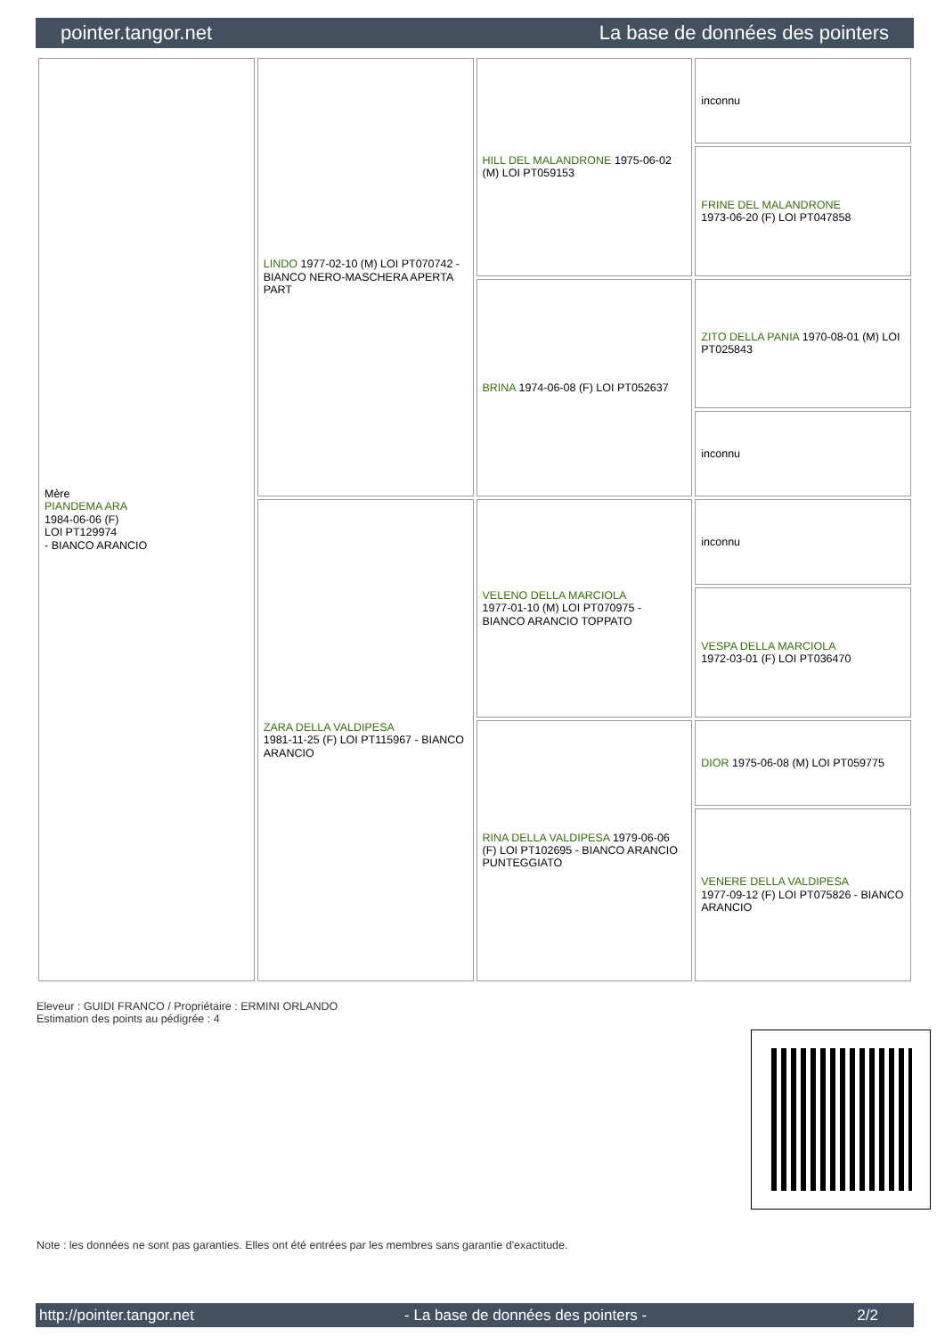pointer.tangor.net La base de données des pointers
| Mère PIANDEMA ARA 1984-06-06 (F) LOI PT129974 - BIANCO ARANCIO | LINDO 1977-02-10 (M) LOI PT070742 - BIANCO NERO-MASCHERA APERTA PART | HILL DEL MALANDRONE 1975-06-02 (M) LOI PT059153 | inconnu |
| | | | FRINE DEL MALANDRONE 1973-06-20 (F) LOI PT047858 |
| | | BRINA 1974-06-08 (F) LOI PT052637 | ZITO DELLA PANIA 1970-08-01 (M) LOI PT025843 |
| | | | inconnu |
| | ZARA DELLA VALDIPESA 1981-11-25 (F) LOI PT115967 - BIANCO ARANCIO | VELENO DELLA MARCIOLA 1977-01-10 (M) LOI PT070975 - BIANCO ARANCIO TOPPATO | inconnu |
| | | | VESPA DELLA MARCIOLA 1972-03-01 (F) LOI PT036470 |
| | | RINA DELLA VALDIPESA 1979-06-06 (F) LOI PT102695 - BIANCO ARANCIO PUNTEGGIATO | DIOR 1975-06-08 (M) LOI PT059775 |
| | | | VENERE DELLA VALDIPESA 1977-09-12 (F) LOI PT075826 - BIANCO ARANCIO |
Eleveur : GUIDI FRANCO / Propriétaire : ERMINI ORLANDO
Estimation des points au pédigrée : 4
Note : les données ne sont pas garanties. Elles ont été entrées par les membres sans garantie d'exactitude.
http://pointer.tangor.net - La base de données des pointers - 2/2